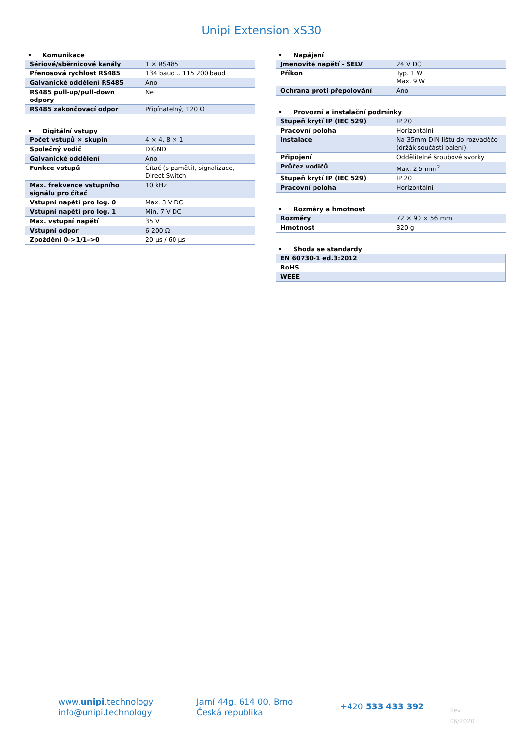Unipi Extension xS30
• Komunikace
| Sériové/sběrnicové kanály | 1 × RS485 |
| Přenosová rychlost RS485 | 134 baud .. 115 200 baud |
| Galvanické oddělení RS485 | Ano |
| RS485 pull-up/pull-down odpory | Ne |
| RS485 zakončovací odpor | Připínatelný, 120 Ω |
• Digitální vstupy
| Počet vstupů × skupin | 4 × 4, 8 × 1 |
| Společný vodič | DIGND |
| Galvanické oddělení | Ano |
| Funkce vstupů | Čítač (s pamětí), signalizace, Direct Switch |
| Max. frekvence vstupního signálu pro čítač | 10 kHz |
| Vstupní napětí pro log. 0 | Max. 3 V DC |
| Vstupní napětí pro log. 1 | Min. 7 V DC |
| Max. vstupní napětí | 35 V |
| Vstupní odpor | 6 200 Ω |
| Zpoždění 0–>1/1–>0 | 20 µs / 60 µs |
• Napájení
| Jmenovité napětí - SELV | 24 V DC |
| Příkon | Typ. 1 W Max. 9 W |
| Ochrana proti přepólování | Ano |
• Provozní a instalační podmínky
| Stupeň krytí IP (IEC 529) | IP 20 |
| Pracovní poloha | Horizontální |
| Instalace | Na 35mm DIN lištu do rozvaděče (držák součástí balení) |
| Připojení | Oddělitelné šroubové svorky |
| Průřez vodičů | Max. 2,5 mm<sup>2</sup> |
| Stupeň krytí IP (IEC 529) | IP 20 |
| Pracovní poloha | Horizontální |
• Rozměry a hmotnost
| Rozměry | 72 × 90 × 56 mm |
| Hmotnost | 320 g |
• Shoda se standardy
| EN 60730-1 ed.3:2012 |
| RoHS |
| WEEE |
www.unipi.technology
info@unipi.technology
Jarní 44g, 614 00, Brno
Česká republika
+420 533 433 392
Rev 06/2020